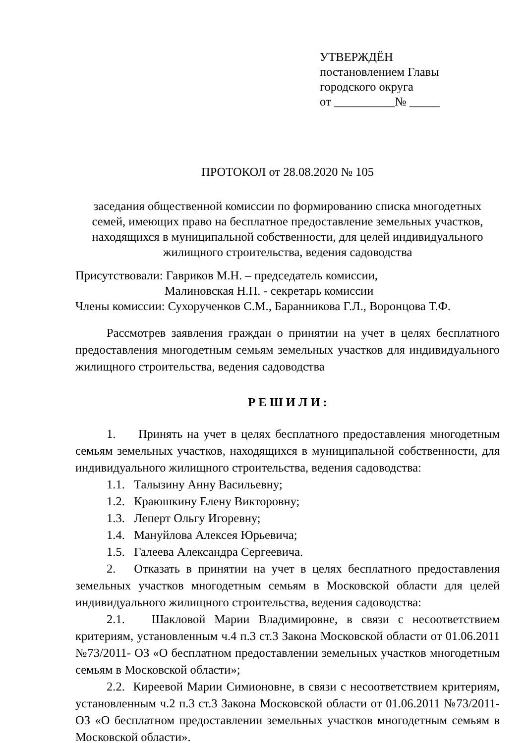УТВЕРЖДЁН
постановлением Главы
городского округа
от __________№ _____
ПРОТОКОЛ от 28.08.2020 № 105
заседания общественной комиссии по формированию списка многодетных семей, имеющих право на бесплатное предоставление земельных участков, находящихся в муниципальной собственности, для целей индивидуального жилищного строительства, ведения садоводства
Присутствовали: Гавриков М.Н. – председатель комиссии,
Малиновская Н.П. - секретарь комиссии
Члены комиссии: Сухорученков С.М., Баранникова Г.Л., Воронцова Т.Ф.
Рассмотрев заявления граждан о принятии на учет в целях бесплатного предоставления многодетным семьям земельных участков для индивидуального жилищного строительства, ведения садоводства
Р Е Ш И Л И :
1. Принять на учет в целях бесплатного предоставления многодетным семьям земельных участков, находящихся в муниципальной собственности, для индивидуального жилищного строительства, ведения садоводства:
1.1. Талызину Анну Васильевну;
1.2. Краюшкину Елену Викторовну;
1.3. Леперт Ольгу Игоревну;
1.4. Мануйлова Алексея Юрьевича;
1.5. Галеева Александра Сергеевича.
2. Отказать в принятии на учет в целях бесплатного предоставления земельных участков многодетным семьям в Московской области для целей индивидуального жилищного строительства, ведения садоводства:
2.1. Шакловой Марии Владимировне, в связи с несоответствием критериям, установленным ч.4 п.3 ст.3 Закона Московской области от 01.06.2011 №73/2011- ОЗ «О бесплатном предоставлении земельных участков многодетным семьям в Московской области»;
2.2. Киреевой Марии Симионовне, в связи с несоответствием критериям, установленным ч.2 п.3 ст.3 Закона Московской области от 01.06.2011 №73/2011- ОЗ «О бесплатном предоставлении земельных участков многодетным семьям в Московской области».